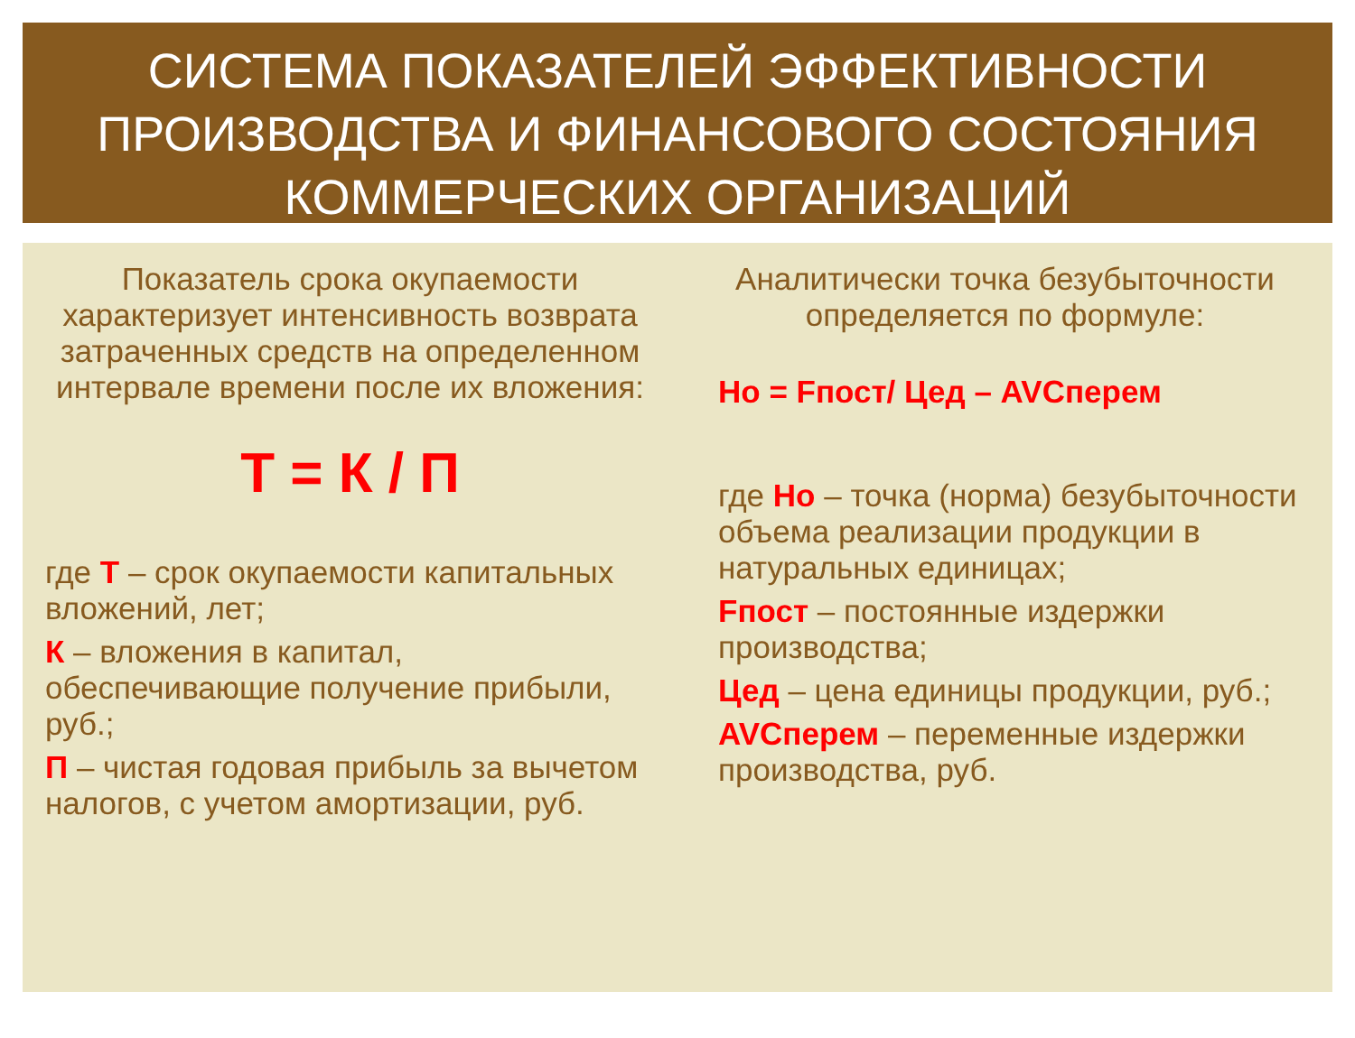СИСТЕМА ПОКАЗАТЕЛЕЙ ЭФФЕКТИВНОСТИ ПРОИЗВОДСТВА И ФИНАНСОВОГО СОСТОЯНИЯ КОММЕРЧЕСКИХ ОРГАНИЗАЦИЙ
Показатель срока окупаемости характеризует интенсивность возврата затраченных средств на определенном интервале времени после их вложения:
Т = К / П
где Т – срок окупаемости капитальных вложений, лет;
К – вложения в капитал, обеспечивающие получение прибыли, руб.;
П – чистая годовая прибыль за вычетом налогов, с учетом амортизации, руб.
Аналитически точка безубыточности определяется по формуле:
Но = Fпост/ Цед – AVCперем
где Но – точка (норма) безубыточности объема реализации продукции в натуральных единицах;
Fпост – постоянные издержки производства;
Цед – цена единицы продукции, руб.;
AVCперем – переменные издержки производства, руб.